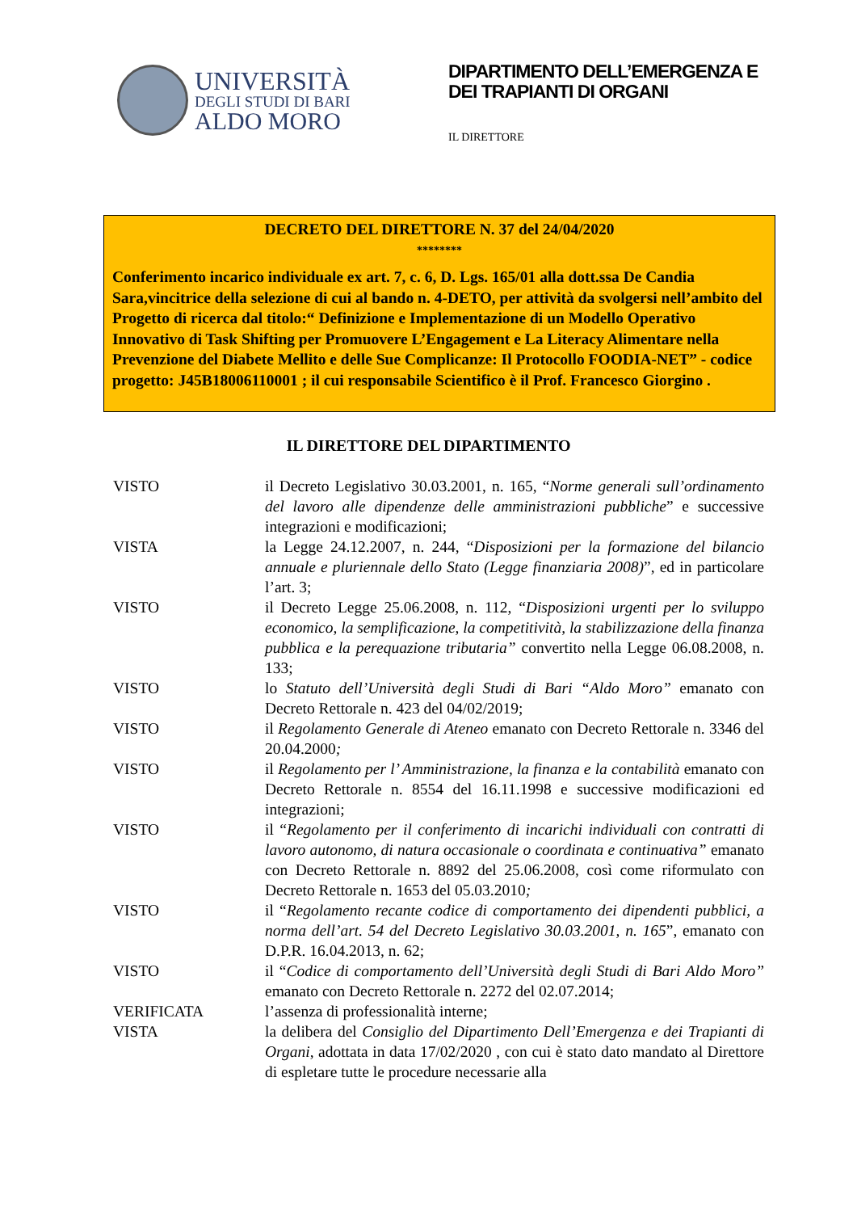UNIVERSITÀ
DEGLI STUDI DI BARI
ALDO MORO
DIPARTIMENTO DELL’EMERGENZA E DEI TRAPIANTI DI ORGANI
IL DIRETTORE
DECRETO DEL DIRETTORE N. 37 del 24/04/2020
********
Conferimento incarico individuale ex art. 7, c. 6, D. Lgs. 165/01 alla dott.ssa De Candia Sara,vincitrice della selezione di cui al bando n. 4-DETO, per attività da svolgersi nell’ambito del Progetto di ricerca dal titolo:“ Definizione e Implementazione di un Modello Operativo Innovativo di Task Shifting per Promuovere L’Engagement e La Literacy Alimentare nella Prevenzione del Diabete Mellito e delle Sue Complicanze: Il Protocollo FOODIA-NET” - codice progetto: J45B18006110001 ; il cui responsabile Scientifico è il Prof. Francesco Giorgino .
IL DIRETTORE DEL DIPARTIMENTO
VISTO il Decreto Legislativo 30.03.2001, n. 165, “Norme generali sull’ordinamento del lavoro alle dipendenze delle amministrazioni pubbliche” e successive integrazioni e modificazioni;
VISTA la Legge 24.12.2007, n. 244, “Disposizioni per la formazione del bilancio annuale e pluriennale dello Stato (Legge finanziaria 2008)”, ed in particolare l’art. 3;
VISTO il Decreto Legge 25.06.2008, n. 112, “Disposizioni urgenti per lo sviluppo economico, la semplificazione, la competitività, la stabilizzazione della finanza pubblica e la perequazione tributaria” convertito nella Legge 06.08.2008, n. 133;
VISTO lo Statuto dell’Università degli Studi di Bari “Aldo Moro” emanato con Decreto Rettorale n. 423 del 04/02/2019;
VISTO il Regolamento Generale di Ateneo emanato con Decreto Rettorale n. 3346 del 20.04.2000;
VISTO il Regolamento per l’ Amministrazione, la finanza e la contabilità emanato con Decreto Rettorale n. 8554 del 16.11.1998 e successive modificazioni ed integrazioni;
VISTO il “Regolamento per il conferimento di incarichi individuali con contratti di lavoro autonomo, di natura occasionale o coordinata e continuativa” emanato con Decreto Rettorale n. 8892 del 25.06.2008, così come riformulato con Decreto Rettorale n. 1653 del 05.03.2010;
VISTO il “Regolamento recante codice di comportamento dei dipendenti pubblici, a norma dell’art. 54 del Decreto Legislativo 30.03.2001, n. 165”, emanato con D.P.R. 16.04.2013, n. 62;
VISTO il “Codice di comportamento dell’Università degli Studi di Bari Aldo Moro” emanato con Decreto Rettorale n. 2272 del 02.07.2014;
VERIFICATA l’assenza di professionalità interne;
VISTA la delibera del Consiglio del Dipartimento Dell’Emergenza e dei Trapianti di Organi, adottata in data 17/02/2020 , con cui è stato dato mandato al Direttore di espletare tutte le procedure necessarie alla